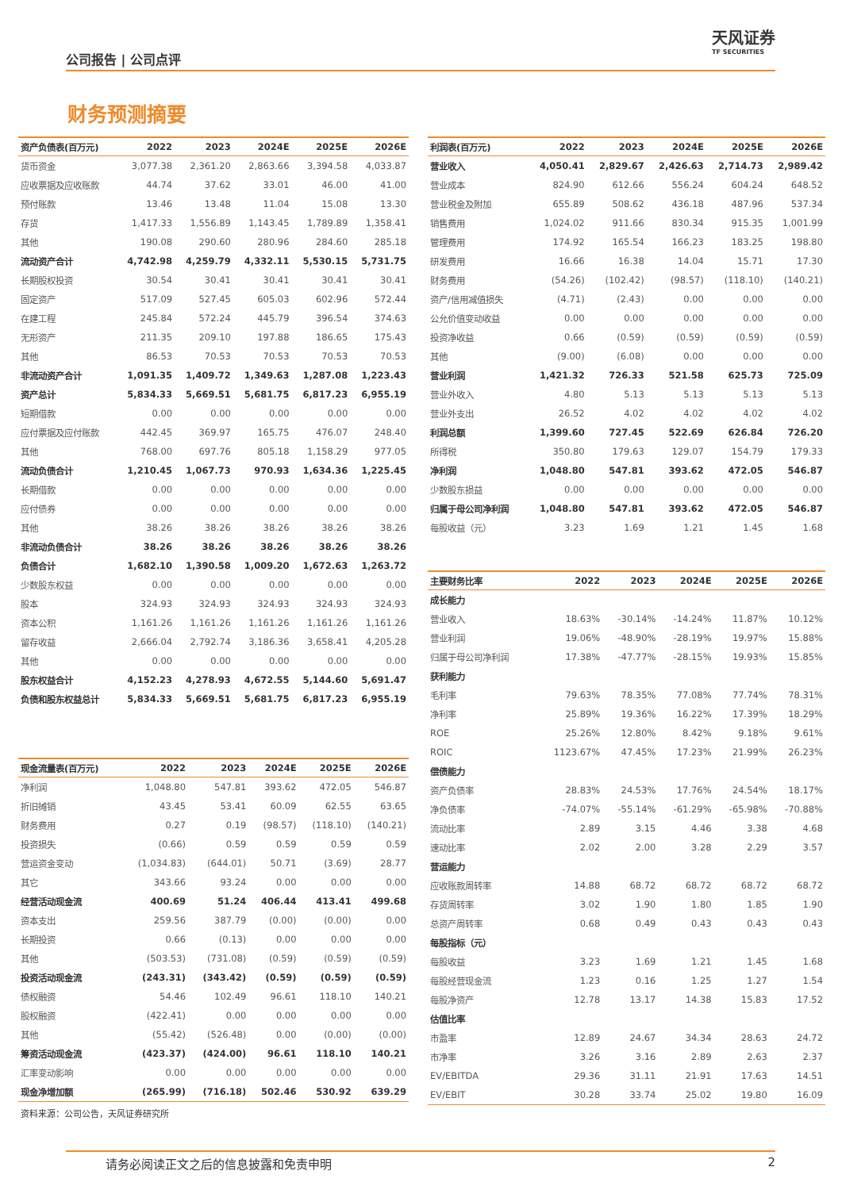公司报告 | 公司点评
天风证券
TF SECURITIES
财务预测摘要
| 资产负债表(百万元) | 2022 | 2023 | 2024E | 2025E | 2026E |
| --- | --- | --- | --- | --- | --- |
| 货币资金 | 3,077.38 | 2,361.20 | 2,863.66 | 3,394.58 | 4,033.87 |
| 应收票据及应收账款 | 44.74 | 37.62 | 33.01 | 46.00 | 41.00 |
| 预付账款 | 13.46 | 13.48 | 11.04 | 15.08 | 13.30 |
| 存货 | 1,417.33 | 1,556.89 | 1,143.45 | 1,789.89 | 1,358.41 |
| 其他 | 190.08 | 290.60 | 280.96 | 284.60 | 285.18 |
| 流动资产合计 | 4,742.98 | 4,259.79 | 4,332.11 | 5,530.15 | 5,731.75 |
| 长期股权投资 | 30.54 | 30.41 | 30.41 | 30.41 | 30.41 |
| 固定资产 | 517.09 | 527.45 | 605.03 | 602.96 | 572.44 |
| 在建工程 | 245.84 | 572.24 | 445.79 | 396.54 | 374.63 |
| 无形资产 | 211.35 | 209.10 | 197.88 | 186.65 | 175.43 |
| 其他 | 86.53 | 70.53 | 70.53 | 70.53 | 70.53 |
| 非流动资产合计 | 1,091.35 | 1,409.72 | 1,349.63 | 1,287.08 | 1,223.43 |
| 资产总计 | 5,834.33 | 5,669.51 | 5,681.75 | 6,817.23 | 6,955.19 |
| 短期借款 | 0.00 | 0.00 | 0.00 | 0.00 | 0.00 |
| 应付票据及应付账款 | 442.45 | 369.97 | 165.75 | 476.07 | 248.40 |
| 其他 | 768.00 | 697.76 | 805.18 | 1,158.29 | 977.05 |
| 流动负债合计 | 1,210.45 | 1,067.73 | 970.93 | 1,634.36 | 1,225.45 |
| 长期借款 | 0.00 | 0.00 | 0.00 | 0.00 | 0.00 |
| 应付债券 | 0.00 | 0.00 | 0.00 | 0.00 | 0.00 |
| 其他 | 38.26 | 38.26 | 38.26 | 38.26 | 38.26 |
| 非流动负债合计 | 38.26 | 38.26 | 38.26 | 38.26 | 38.26 |
| 负债合计 | 1,682.10 | 1,390.58 | 1,009.20 | 1,672.63 | 1,263.72 |
| 少数股东权益 | 0.00 | 0.00 | 0.00 | 0.00 | 0.00 |
| 股本 | 324.93 | 324.93 | 324.93 | 324.93 | 324.93 |
| 资本公积 | 1,161.26 | 1,161.26 | 1,161.26 | 1,161.26 | 1,161.26 |
| 留存收益 | 2,666.04 | 2,792.74 | 3,186.36 | 3,658.41 | 4,205.28 |
| 其他 | 0.00 | 0.00 | 0.00 | 0.00 | 0.00 |
| 股东权益合计 | 4,152.23 | 4,278.93 | 4,672.55 | 5,144.60 | 5,691.47 |
| 负债和股东权益总计 | 5,834.33 | 5,669.51 | 5,681.75 | 6,817.23 | 6,955.19 |
| 现金流量表(百万元) | 2022 | 2023 | 2024E | 2025E | 2026E |
| --- | --- | --- | --- | --- | --- |
| 净利润 | 1,048.80 | 547.81 | 393.62 | 472.05 | 546.87 |
| 折旧摊销 | 43.45 | 53.41 | 60.09 | 62.55 | 63.65 |
| 财务费用 | 0.27 | 0.19 | (98.57) | (118.10) | (140.21) |
| 投资损失 | (0.66) | 0.59 | 0.59 | 0.59 | 0.59 |
| 营运资金变动 | (1,034.83) | (644.01) | 50.71 | (3.69) | 28.77 |
| 其它 | 343.66 | 93.24 | 0.00 | 0.00 | 0.00 |
| 经营活动现金流 | 400.69 | 51.24 | 406.44 | 413.41 | 499.68 |
| 资本支出 | 259.56 | 387.79 | (0.00) | (0.00) | 0.00 |
| 长期投资 | 0.66 | (0.13) | 0.00 | 0.00 | 0.00 |
| 其他 | (503.53) | (731.08) | (0.59) | (0.59) | (0.59) |
| 投资活动现金流 | (243.31) | (343.42) | (0.59) | (0.59) | (0.59) |
| 债权融资 | 54.46 | 102.49 | 96.61 | 118.10 | 140.21 |
| 股权融资 | (422.41) | 0.00 | 0.00 | 0.00 | 0.00 |
| 其他 | (55.42) | (526.48) | 0.00 | (0.00) | (0.00) |
| 筹资活动现金流 | (423.37) | (424.00) | 96.61 | 118.10 | 140.21 |
| 汇率变动影响 | 0.00 | 0.00 | 0.00 | 0.00 | 0.00 |
| 现金净增加额 | (265.99) | (716.18) | 502.46 | 530.92 | 639.29 |
资料来源：公司公告，天风证券研究所
| 利润表(百万元) | 2022 | 2023 | 2024E | 2025E | 2026E |
| --- | --- | --- | --- | --- | --- |
| 营业收入 | 4,050.41 | 2,829.67 | 2,426.63 | 2,714.73 | 2,989.42 |
| 营业成本 | 824.90 | 612.66 | 556.24 | 604.24 | 648.52 |
| 营业税金及附加 | 655.89 | 508.62 | 436.18 | 487.96 | 537.34 |
| 销售费用 | 1,024.02 | 911.66 | 830.34 | 915.35 | 1,001.99 |
| 管理费用 | 174.92 | 165.54 | 166.23 | 183.25 | 198.80 |
| 研发费用 | 16.66 | 16.38 | 14.04 | 15.71 | 17.30 |
| 财务费用 | (54.26) | (102.42) | (98.57) | (118.10) | (140.21) |
| 资产/信用减值损失 | (4.71) | (2.43) | 0.00 | 0.00 | 0.00 |
| 公允价值变动收益 | 0.00 | 0.00 | 0.00 | 0.00 | 0.00 |
| 投资净收益 | 0.66 | (0.59) | (0.59) | (0.59) | (0.59) |
| 其他 | (9.00) | (6.08) | 0.00 | 0.00 | 0.00 |
| 营业利润 | 1,421.32 | 726.33 | 521.58 | 625.73 | 725.09 |
| 营业外收入 | 4.80 | 5.13 | 5.13 | 5.13 | 5.13 |
| 营业外支出 | 26.52 | 4.02 | 4.02 | 4.02 | 4.02 |
| 利润总额 | 1,399.60 | 727.45 | 522.69 | 626.84 | 726.20 |
| 所得税 | 350.80 | 179.63 | 129.07 | 154.79 | 179.33 |
| 净利润 | 1,048.80 | 547.81 | 393.62 | 472.05 | 546.87 |
| 少数股东损益 | 0.00 | 0.00 | 0.00 | 0.00 | 0.00 |
| 归属于母公司净利润 | 1,048.80 | 547.81 | 393.62 | 472.05 | 546.87 |
| 每股收益（元） | 3.23 | 1.69 | 1.21 | 1.45 | 1.68 |
| 主要财务比率 | 2022 | 2023 | 2024E | 2025E | 2026E |
| --- | --- | --- | --- | --- | --- |
| 成长能力 | | | | | |
| 营业收入 | 18.63% | -30.14% | -14.24% | 11.87% | 10.12% |
| 营业利润 | 19.06% | -48.90% | -28.19% | 19.97% | 15.88% |
| 归属于母公司净利润 | 17.38% | -47.77% | -28.15% | 19.93% | 15.85% |
| 获利能力 | | | | | |
| 毛利率 | 79.63% | 78.35% | 77.08% | 77.74% | 78.31% |
| 净利率 | 25.89% | 19.36% | 16.22% | 17.39% | 18.29% |
| ROE | 25.26% | 12.80% | 8.42% | 9.18% | 9.61% |
| ROIC | 1123.67% | 47.45% | 17.23% | 21.99% | 26.23% |
| 偿债能力 | | | | | |
| 资产负债率 | 28.83% | 24.53% | 17.76% | 24.54% | 18.17% |
| 净负债率 | -74.07% | -55.14% | -61.29% | -65.98% | -70.88% |
| 流动比率 | 2.89 | 3.15 | 4.46 | 3.38 | 4.68 |
| 速动比率 | 2.02 | 2.00 | 3.28 | 2.29 | 3.57 |
| 营运能力 | | | | | |
| 应收账款周转率 | 14.88 | 68.72 | 68.72 | 68.72 | 68.72 |
| 存货周转率 | 3.02 | 1.90 | 1.80 | 1.85 | 1.90 |
| 总资产周转率 | 0.68 | 0.49 | 0.43 | 0.43 | 0.43 |
| 每股指标（元） | | | | | |
| 每股收益 | 3.23 | 1.69 | 1.21 | 1.45 | 1.68 |
| 每股经营现金流 | 1.23 | 0.16 | 1.25 | 1.27 | 1.54 |
| 每股净资产 | 12.78 | 13.17 | 14.38 | 15.83 | 17.52 |
| 估值比率 | | | | | |
| 市盈率 | 12.89 | 24.67 | 34.34 | 28.63 | 24.72 |
| 市净率 | 3.26 | 3.16 | 2.89 | 2.63 | 2.37 |
| EV/EBITDA | 29.36 | 31.11 | 21.91 | 17.63 | 14.51 |
| EV/EBIT | 30.28 | 33.74 | 25.02 | 19.80 | 16.09 |
请务必阅读正文之后的信息披露和免责申明 2